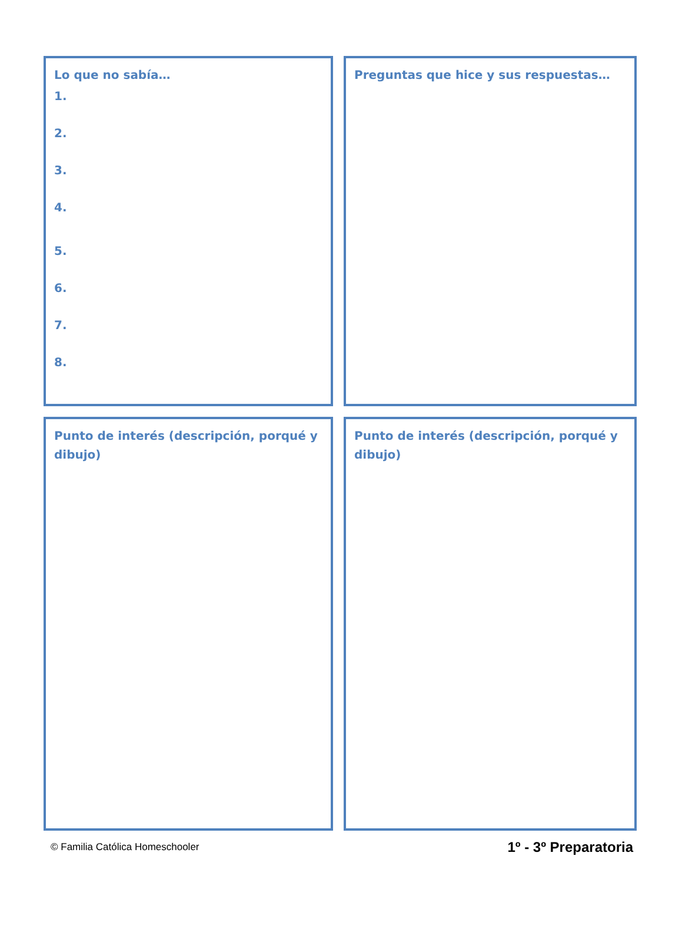Lo que no sabía…
1.
2.
3.
4.
5.
6.
7.
8.
Preguntas que hice y sus respuestas…
Punto de interés (descripción, porqué y dibujo)
Punto de interés (descripción, porqué y dibujo)
© Familia Católica Homeschooler 1º - 3º Preparatoria